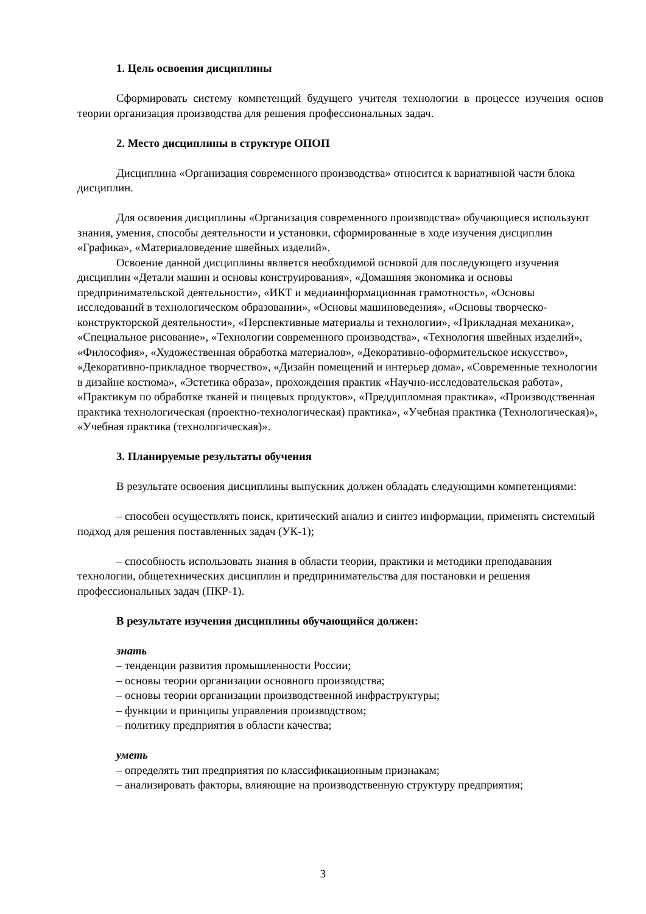1. Цель освоения дисциплины
Сформировать систему компетенций будущего учителя технологии в процессе изучения основ теории организация производства для решения профессиональных задач.
2. Место дисциплины в структуре ОПОП
Дисциплина «Организация современного производства» относится к вариативной части блока дисциплин.
Для освоения дисциплины «Организация современного производства» обучающиеся используют знания, умения, способы деятельности и установки, сформированные в ходе изучения дисциплин «Графика», «Материаловедение швейных изделий».
Освоение данной дисциплины является необходимой основой для последующего изучения дисциплин «Детали машин и основы конструирования», «Домашняя экономика и основы предпринимательской деятельности», «ИКТ и медиаинформационная грамотность», «Основы исследований в технологическом образовании», «Основы машиноведения», «Основы творческо-конструкторской деятельности», «Перспективные материалы и технологии», «Прикладная механика», «Специальное рисование», «Технологии современного производства», «Технология швейных изделий», «Философия», «Художественная обработка материалов», «Декоративно-оформительское искусство», «Декоративно-прикладное творчество», «Дизайн помещений и интерьер дома», «Современные технологии в дизайне костюма», «Эстетика образа», прохождения практик «Научно-исследовательская работа», «Практикум по обработке тканей и пищевых продуктов», «Преддипломная практика», «Производственная практика технологическая (проектно-технологическая) практика», «Учебная практика (Технологическая)», «Учебная практика (технологическая)».
3. Планируемые результаты обучения
В результате освоения дисциплины выпускник должен обладать следующими компетенциями:
– способен осуществлять поиск, критический анализ и синтез информации, применять системный подход для решения поставленных задач (УК-1);
– способность использовать знания в области теории, практики и методики преподавания технологии, общетехнических дисциплин и предпринимательства для постановки и решения профессиональных задач (ПКР-1).
В результате изучения дисциплины обучающийся должен:
знать
– тенденции развития промышленности России;
– основы теории организации основного производства;
– основы теории организации производственной инфраструктуры;
– функции и принципы управления производством;
– политику предприятия в области качества;
уметь
– определять тип предприятия по классификационным признакам;
– анализировать факторы, влияющие на производственную структуру предприятия;
3